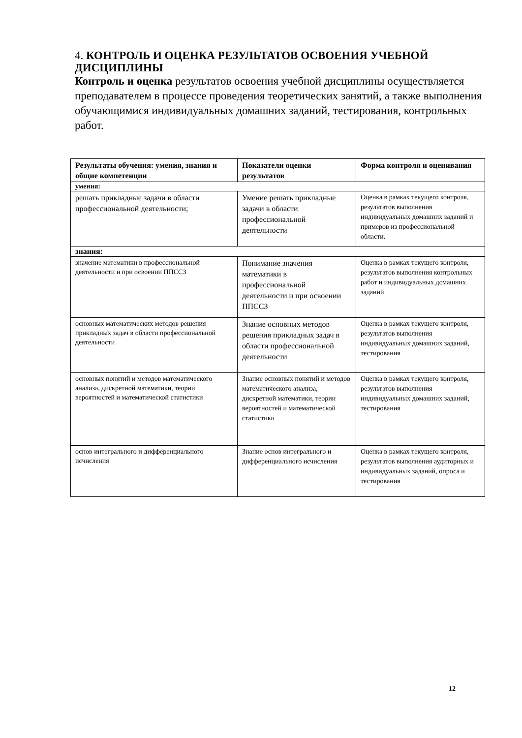4. КОНТРОЛЬ И ОЦЕНКА РЕЗУЛЬТАТОВ ОСВОЕНИЯ УЧЕБНОЙ ДИСЦИПЛИНЫ
Контроль и оценка результатов освоения учебной дисциплины осуществляется преподавателем в процессе проведения теоретических занятий, а также выполнения обучающимися индивидуальных домашних заданий, тестирования, контрольных работ.
| Результаты обучения: умения, знания и общие компетенции | Показатели оценки результатов | Форма контроля и оценивания |
| --- | --- | --- |
| умения: | | |
| решать прикладные задачи в области профессиональной деятельности; | Умение решать прикладные задачи в области профессиональной деятельности | Оценка в рамках текущего контроля, результатов выполнения индивидуальных домашних заданий и примеров из профессиональной области. |
| знания: | | |
| значение математики в профессиональной деятельности и при освоении ППССЗ | Понимание значения математики в профессиональной деятельности и при освоении ППССЗ | Оценка в рамках текущего контроля, результатов выполнения контрольных работ и индивидуальных домашних заданий |
| основных математических методов решения прикладных задач в области профессиональной деятельности | Знание основных методов решения прикладных задач в области профессиональной деятельности | Оценка в рамках текущего контроля, результатов выполнения индивидуальных домашних заданий, тестирования |
| основных понятий и методов математического анализа, дискретной математики, теории вероятностей и математической статистики | Знание основных понятий и методов математического анализа, дискретной математики, теории вероятностей и математической статистики | Оценка в рамках текущего контроля, результатов выполнения индивидуальных домашних заданий, тестирования |
| основ интегрального и дифференциального исчисления | Знание основ интегрального и дифференциального исчисления | Оценка в рамках текущего контроля, результатов выполнения аудиторных и индивидуальных заданий, опроса и тестирования |
12